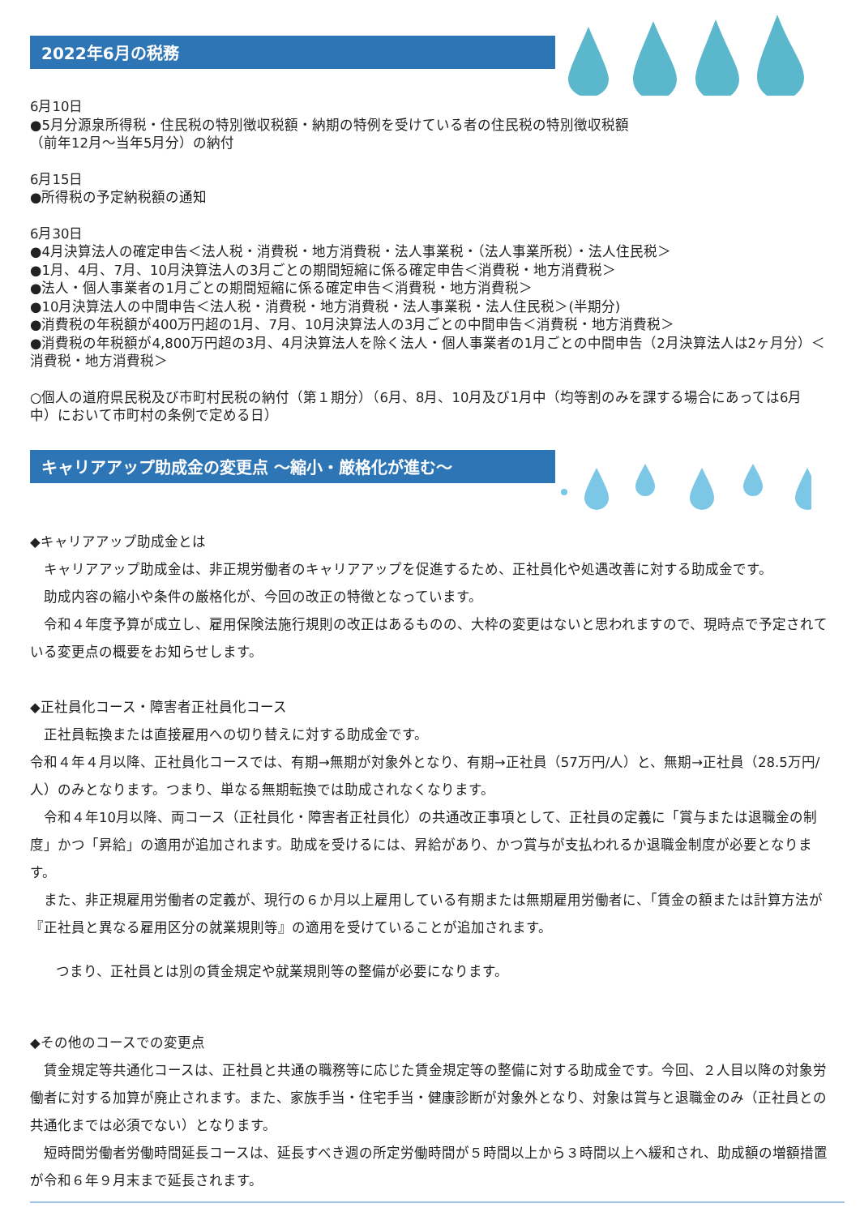2022年6月の税務
6月10日
●5月分源泉所得税・住民税の特別徴収税額・納期の特例を受けている者の住民税の特別徴収税額
（前年12月～当年5月分）の納付
6月15日
●所得税の予定納税額の通知
6月30日
●4月決算法人の確定申告＜法人税・消費税・地方消費税・法人事業税・（法人事業所税）・法人住民税＞
●1月、4月、7月、10月決算法人の3月ごとの期間短縮に係る確定申告＜消費税・地方消費税＞
●法人・個人事業者の1月ごとの期間短縮に係る確定申告＜消費税・地方消費税＞
●10月決算法人の中間申告＜法人税・消費税・地方消費税・法人事業税・法人住民税＞(半期分)
●消費税の年税額が400万円超の1月、7月、10月決算法人の3月ごとの中間申告＜消費税・地方消費税＞
●消費税の年税額が4,800万円超の3月、4月決算法人を除く法人・個人事業者の1月ごとの中間申告（2月決算法人は2ヶ月分）＜消費税・地方消費税＞
○個人の道府県民税及び市町村民税の納付（第１期分）（6月、8月、10月及び1月中（均等割のみを課する場合にあっては6月中）において市町村の条例で定める日）
キャリアアップ助成金の変更点 ～縮小・厳格化が進む～
◆キャリアアップ助成金とは
　キャリアアップ助成金は、非正規労働者のキャリアアップを促進するため、正社員化や処遇改善に対する助成金です。
　助成内容の縮小や条件の厳格化が、今回の改正の特徴となっています。
　令和４年度予算が成立し、雇用保険法施行規則の改正はあるものの、大枠の変更はないと思われますので、現時点で予定されている変更点の概要をお知らせします。
◆正社員化コース・障害者正社員化コース
　正社員転換または直接雇用への切り替えに対する助成金です。
令和４年４月以降、正社員化コースでは、有期→無期が対象外となり、有期→正社員（57万円/人）と、無期→正社員（28.5万円/人）のみとなります。つまり、単なる無期転換では助成されなくなります。
　令和４年10月以降、両コース（正社員化・障害者正社員化）の共通改正事項として、正社員の定義に「賞与または退職金の制度」かつ「昇給」の適用が追加されます。助成を受けるには、昇給があり、かつ賞与が支払われるか退職金制度が必要となります。
　また、非正規雇用労働者の定義が、現行の６か月以上雇用している有期または無期雇用労働者に、「賃金の額または計算方法が『正社員と異なる雇用区分の就業規則等』の適用を受けていることが追加されます。
つまり、正社員とは別の賃金規定や就業規則等の整備が必要になります。
◆その他のコースでの変更点
　賃金規定等共通化コースは、正社員と共通の職務等に応じた賃金規定等の整備に対する助成金です。今回、２人目以降の対象労働者に対する加算が廃止されます。また、家族手当・住宅手当・健康診断が対象外となり、対象は賞与と退職金のみ（正社員との共通化までは必須でない）となります。
　短時間労働者労働時間延長コースは、延長すべき週の所定労働時間が５時間以上から３時間以上へ緩和され、助成額の増額措置が令和６年９月末まで延長されます。